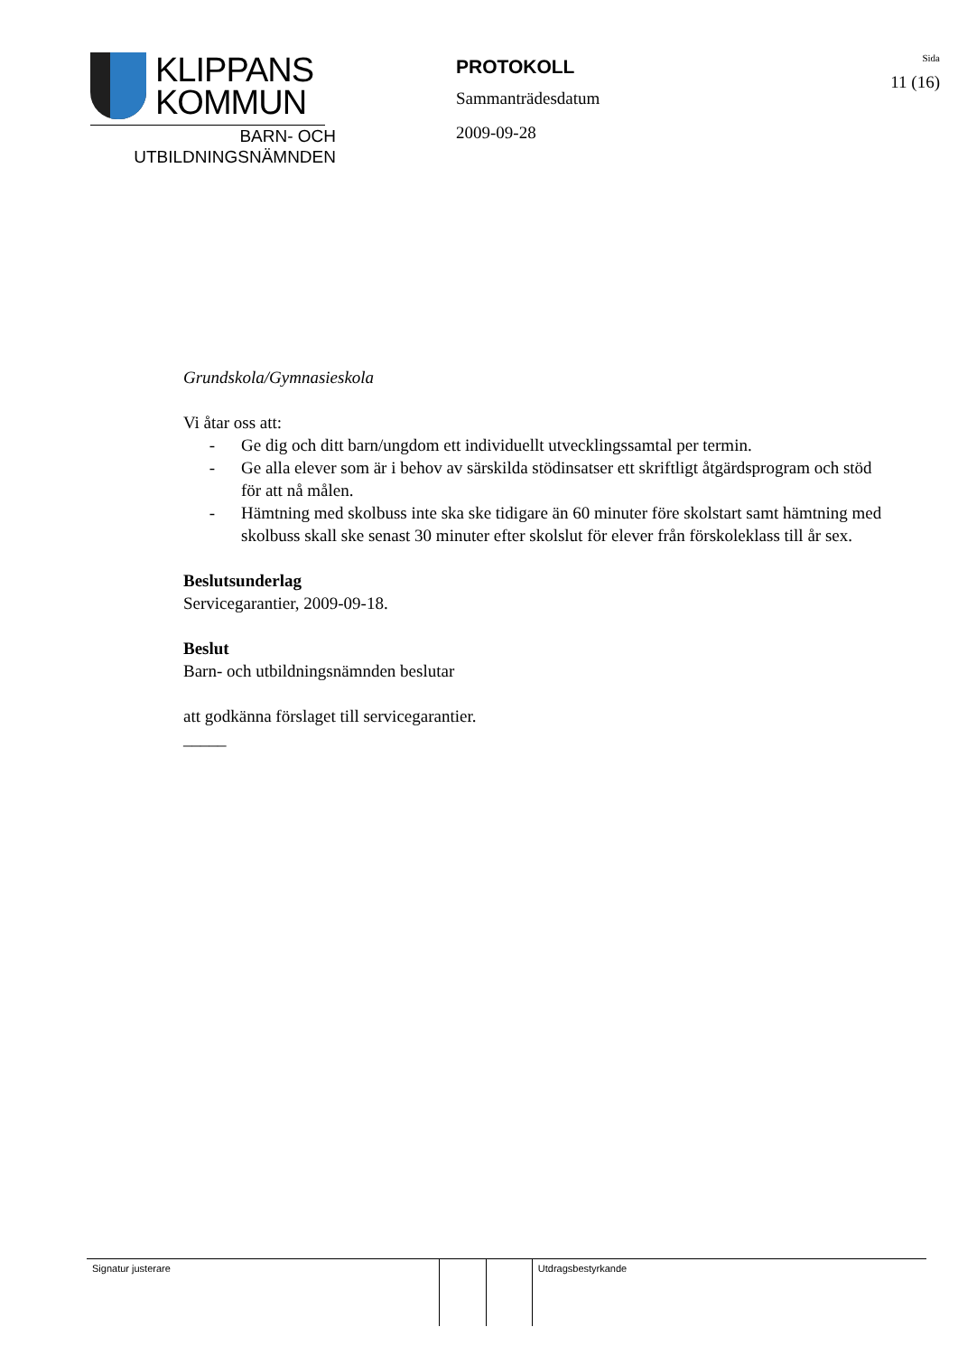KLIPPANS
KOMMUN
BARN- OCH
UTBILDNINGSNÄMNDEN
PROTOKOLL
Sammanträdesdatum
2009-09-28
Sida
11 (16)
Grundskola/Gymnasieskola
Vi åtar oss att:
- Ge dig och ditt barn/ungdom ett individuellt utvecklingssamtal per termin.
- Ge alla elever som är i behov av särskilda stödinsatser ett skriftligt åtgärdsprogram och stöd för att nå målen.
- Hämtning med skolbuss inte ska ske tidigare än 60 minuter före skolstart samt hämtning med skolbuss skall ske senast 30 minuter efter skolslut för elever från förskoleklass till år sex.
Beslutsunderlag
Servicegarantier, 2009-09-18.
Beslut
Barn- och utbildningsnämnden beslutar
att godkänna förslaget till servicegarantier.
_____
| Signatur justerare | | | Utdragsbestyrkande |